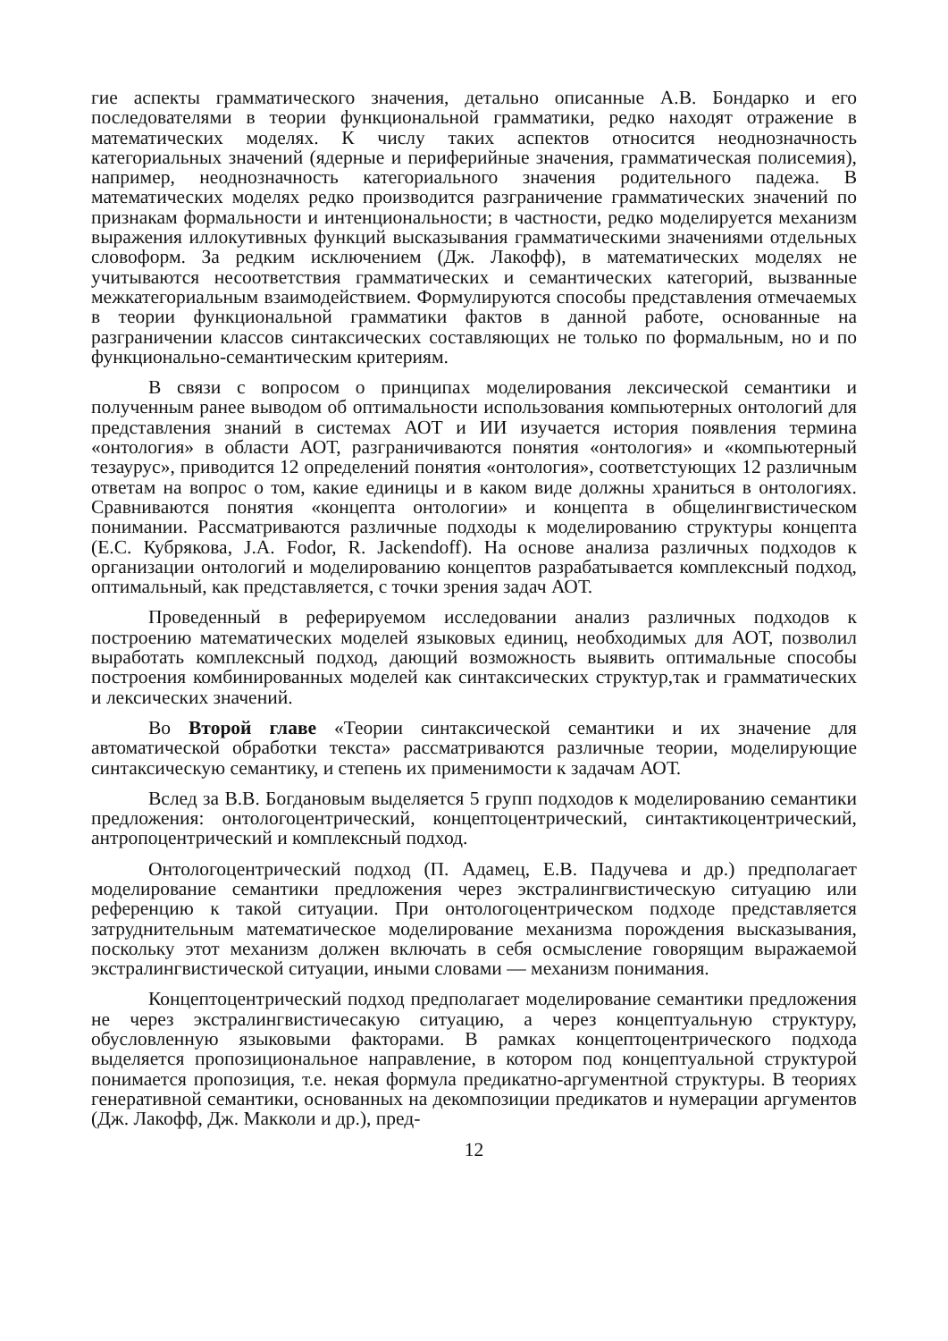гие аспекты грамматического значения, детально описанные А.В. Бондарко и его последователями в теории функциональной грамматики, редко находят отражение в математических моделях. К числу таких аспектов относится неоднозначность категориальных значений (ядерные и периферийные значения, грамматическая полисемия), например, неоднозначность категориального значения родительного падежа. В математических моделях редко производится разграничение грамматических значений по признакам формальности и интенциональности; в частности, редко моделируется механизм выражения иллокутивных функций высказывания грамматическими значениями отдельных словоформ. За редким исключением (Дж. Лакофф), в математических моделях не учитываются несоответствия грамматических и семантических категорий, вызванные межкатегориальным взаимодействием. Формулируются способы представления отмечаемых в теории функциональной грамматики фактов в данной работе, основанные на разграничении классов синтаксических составляющих не только по формальным, но и по функционально-семантическим критериям.
В связи с вопросом о принципах моделирования лексической семантики и полученным ранее выводом об оптимальности использования компьютерных онтологий для представления знаний в системах АОТ и ИИ изучается история появления термина «онтология» в области АОТ, разграничиваются понятия «онтология» и «компьютерный тезаурус», приводится 12 определений понятия «онтология», соответстующих 12 различным ответам на вопрос о том, какие единицы и в каком виде должны храниться в онтологиях. Сравниваются понятия «концепта онтологии» и концепта в общелингвистическом понимании. Рассматриваются различные подходы к моделированию структуры концепта (Е.С. Кубрякова, J.A. Fodor, R. Jackendoff). На основе анализа различных подходов к организации онтологий и моделированию концептов разрабатывается комплексный подход, оптимальный, как представляется, с точки зрения задач АОТ.
Проведенный в реферируемом исследовании анализ различных подходов к построению математических моделей языковых единиц, необходимых для АОТ, позволил выработать комплексный подход, дающий возможность выявить оптимальные способы построения комбинированных моделей как синтаксических структур,так и грамматических и лексических значений.
Во Второй главе «Теории синтаксической семантики и их значение для автоматической обработки текста» рассматриваются различные теории, моделирующие синтаксическую семантику, и степень их применимости к задачам АОТ.
Вслед за В.В. Богдановым выделяется 5 групп подходов к моделированию семантики предложения: онтологоцентрический, концептоцентрический, синтактикоцентрический, антропоцентрический и комплексный подход.
Онтологоцентрический подход (П. Адамец, Е.В. Падучева и др.) предполагает моделирование семантики предложения через экстралингвистическую ситуацию или референцию к такой ситуации. При онтологоцентрическом подходе представляется затруднительным математическое моделирование механизма порождения высказывания, поскольку этот механизм должен включать в себя осмысление говорящим выражаемой экстралингвистической ситуации, иными словами — механизм понимания.
Концептоцентрический подход предполагает моделирование семантики предложения не через экстралингвистичесакую ситуацию, а через концептуальную структуру, обусловленную языковыми факторами. В рамках концептоцентрического подхода выделяется пропозициональное направление, в котором под концептуальной структурой понимается пропозиция, т.е. некая формула предикатно-аргументной структуры. В теориях генеративной семантики, основанных на декомпозиции предикатов и нумерации аргументов (Дж. Лакофф, Дж. Макколи и др.), пред-
12